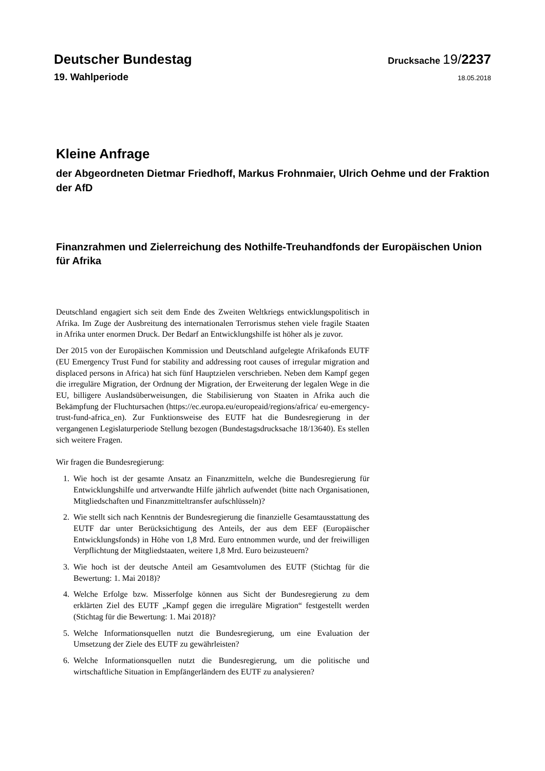Deutscher Bundestag Drucksache 19/2237
19. Wahlperiode 18.05.2018
Kleine Anfrage
der Abgeordneten Dietmar Friedhoff, Markus Frohnmaier, Ulrich Oehme und der Fraktion der AfD
Finanzrahmen und Zielerreichung des Nothilfe-Treuhandfonds der Europäischen Union für Afrika
Deutschland engagiert sich seit dem Ende des Zweiten Weltkriegs entwicklungspolitisch in Afrika. Im Zuge der Ausbreitung des internationalen Terrorismus stehen viele fragile Staaten in Afrika unter enormen Druck. Der Bedarf an Entwicklungshilfe ist höher als je zuvor.
Der 2015 von der Europäischen Kommission und Deutschland aufgelegte Afrikafonds EUTF (EU Emergency Trust Fund for stability and addressing root causes of irregular migration and displaced persons in Africa) hat sich fünf Hauptzielen verschrieben. Neben dem Kampf gegen die irreguläre Migration, der Ordnung der Migration, der Erweiterung der legalen Wege in die EU, billigere Auslandsüberweisungen, die Stabilisierung von Staaten in Afrika auch die Bekämpfung der Fluchtursachen (https://ec.europa.eu/europeaid/regions/africa/ eu-emergency-trust-fund-africa_en). Zur Funktionsweise des EUTF hat die Bundesregierung in der vergangenen Legislaturperiode Stellung bezogen (Bundestagsdrucksache 18/13640). Es stellen sich weitere Fragen.
Wir fragen die Bundesregierung:
1. Wie hoch ist der gesamte Ansatz an Finanzmitteln, welche die Bundesregierung für Entwicklungshilfe und artverwandte Hilfe jährlich aufwendet (bitte nach Organisationen, Mitgliedschaften und Finanzmitteltransfer aufschlüsseln)?
2. Wie stellt sich nach Kenntnis der Bundesregierung die finanzielle Gesamtausstattung des EUTF dar unter Berücksichtigung des Anteils, der aus dem EEF (Europäischer Entwicklungsfonds) in Höhe von 1,8 Mrd. Euro entnommen wurde, und der freiwilligen Verpflichtung der Mitgliedstaaten, weitere 1,8 Mrd. Euro beizusteuern?
3. Wie hoch ist der deutsche Anteil am Gesamtvolumen des EUTF (Stichtag für die Bewertung: 1. Mai 2018)?
4. Welche Erfolge bzw. Misserfolge können aus Sicht der Bundesregierung zu dem erklärten Ziel des EUTF „Kampf gegen die irreguläre Migration“ festgestellt werden (Stichtag für die Bewertung: 1. Mai 2018)?
5. Welche Informationsquellen nutzt die Bundesregierung, um eine Evaluation der Umsetzung der Ziele des EUTF zu gewährleisten?
6. Welche Informationsquellen nutzt die Bundesregierung, um die politische und wirtschaftliche Situation in Empfängerländern des EUTF zu analysieren?